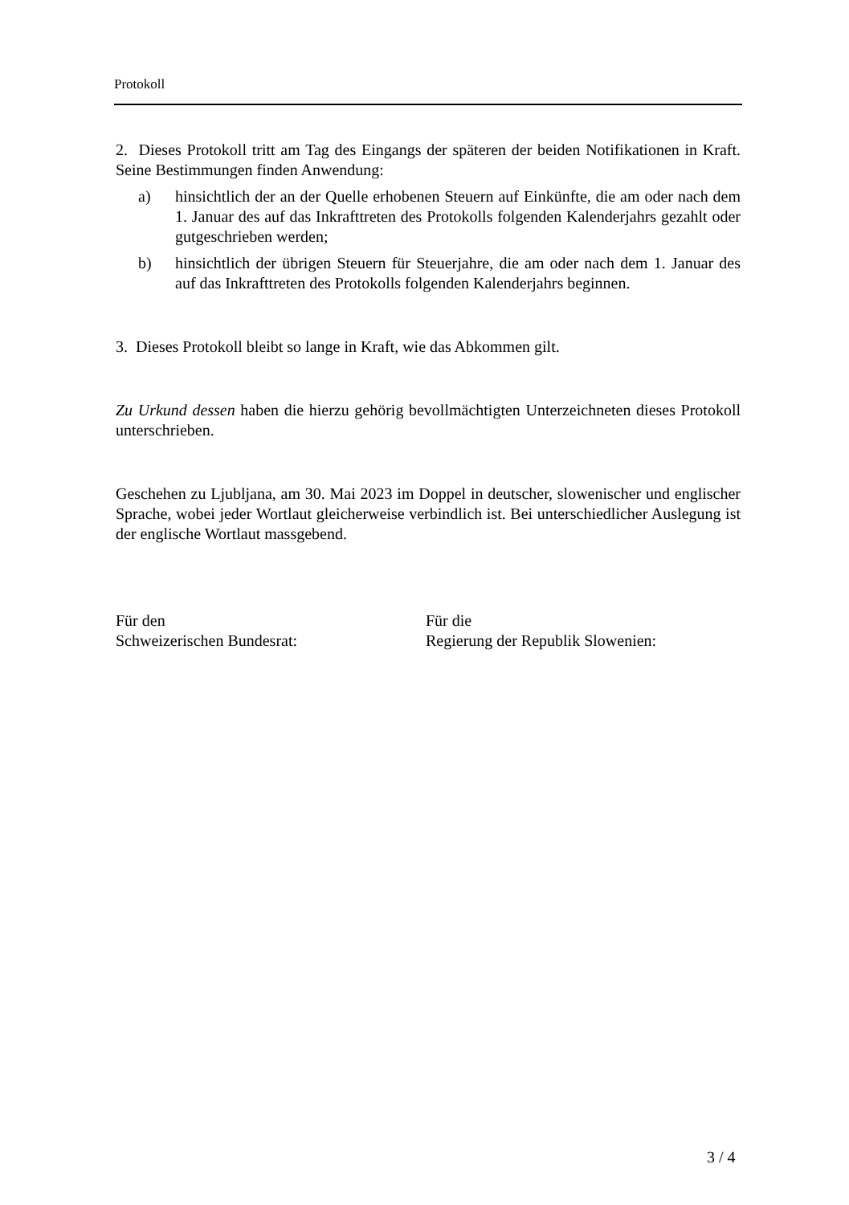Protokoll
2. Dieses Protokoll tritt am Tag des Eingangs der späteren der beiden Notifikationen in Kraft. Seine Bestimmungen finden Anwendung:
a) hinsichtlich der an der Quelle erhobenen Steuern auf Einkünfte, die am oder nach dem 1. Januar des auf das Inkrafttreten des Protokolls folgenden Kalenderjahrs gezahlt oder gutgeschrieben werden;
b) hinsichtlich der übrigen Steuern für Steuerjahre, die am oder nach dem 1. Januar des auf das Inkrafttreten des Protokolls folgenden Kalenderjahrs beginnen.
3. Dieses Protokoll bleibt so lange in Kraft, wie das Abkommen gilt.
Zu Urkund dessen haben die hierzu gehörig bevollmächtigten Unterzeichneten dieses Protokoll unterschrieben.
Geschehen zu Ljubljana, am 30. Mai 2023 im Doppel in deutscher, slowenischer und englischer Sprache, wobei jeder Wortlaut gleicherweise verbindlich ist. Bei unterschiedlicher Auslegung ist der englische Wortlaut massgebend.
Für den
Schweizerischen Bundesrat:
Für die
Regierung der Republik Slowenien:
3 / 4